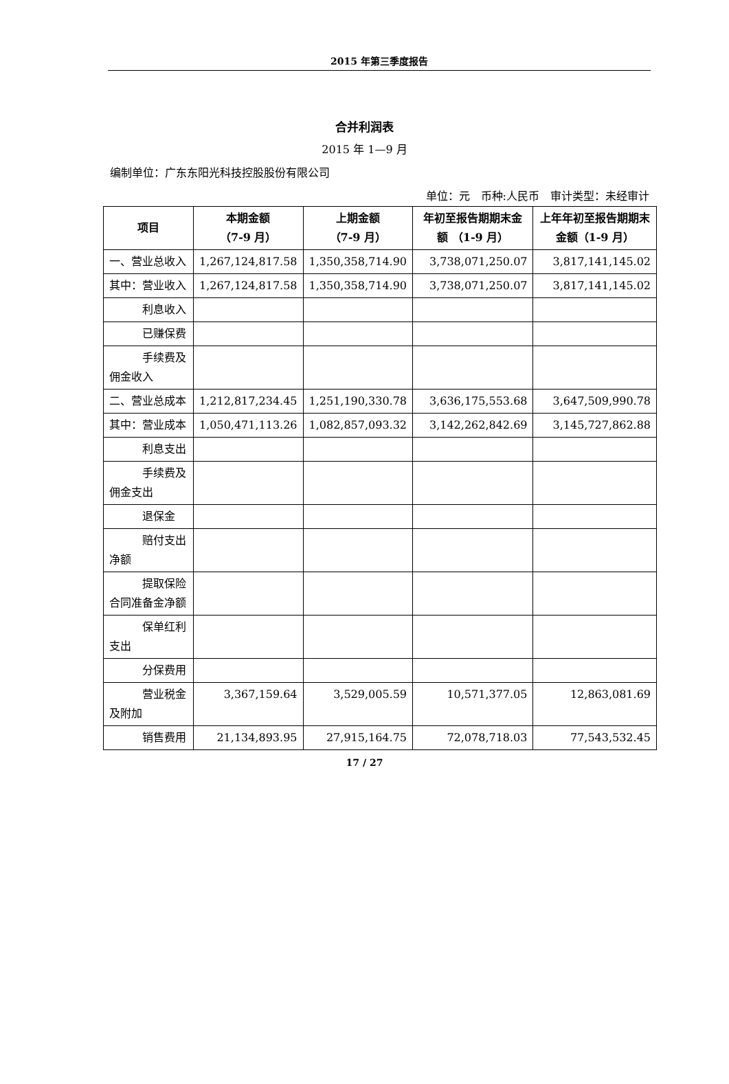2015 年第三季度报告
合并利润表
2015 年 1—9 月
编制单位：广东东阳光科技控股股份有限公司
单位：元　币种:人民币　审计类型：未经审计
| 项目 | 本期金额 （7-9 月） | 上期金额 （7-9 月） | 年初至报告期期末金额 （1-9 月） | 上年年初至报告期期末金额（1-9 月） |
| --- | --- | --- | --- | --- |
| 一、营业总收入 | 1,267,124,817.58 | 1,350,358,714.90 | 3,738,071,250.07 | 3,817,141,145.02 |
| 其中：营业收入 | 1,267,124,817.58 | 1,350,358,714.90 | 3,738,071,250.07 | 3,817,141,145.02 |
| 利息收入 | | | | |
| 已赚保费 | | | | |
| 手续费及佣金收入 | | | | |
| 二、营业总成本 | 1,212,817,234.45 | 1,251,190,330.78 | 3,636,175,553.68 | 3,647,509,990.78 |
| 其中：营业成本 | 1,050,471,113.26 | 1,082,857,093.32 | 3,142,262,842.69 | 3,145,727,862.88 |
| 利息支出 | | | | |
| 手续费及佣金支出 | | | | |
| 退保金 | | | | |
| 赔付支出净额 | | | | |
| 提取保险合同准备金净额 | | | | |
| 保单红利支出 | | | | |
| 分保费用 | | | | |
| 营业税金及附加 | 3,367,159.64 | 3,529,005.59 | 10,571,377.05 | 12,863,081.69 |
| 销售费用 | 21,134,893.95 | 27,915,164.75 | 72,078,718.03 | 77,543,532.45 |
17 / 27